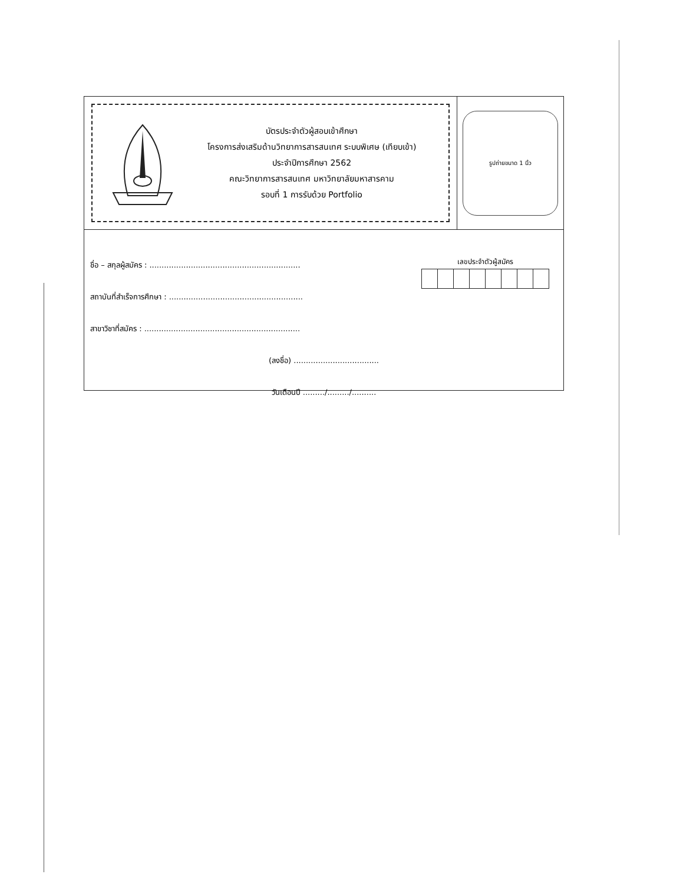บัตรประจำตัวผู้สอบเข้าศึกษา
โครงการส่งเสริมด้านวิทยาการสารสนเทศ ระบบพิเศษ (เทียบเข้า)
ประจำปีการศึกษา 2562
คณะวิทยาการสารสนเทศ มหาวิทยาลัยมหาสารคาม
รอบที่ 1 การรับด้วย Portfolio
รูปถ่ายขนาด 1 นิ้ว
เลขประจำตัวผู้สมัคร
ชื่อ – สกุลผู้สมัคร : ..............................................................
สถาบันที่สำเร็จการศึกษา : .......................................................
สาขาวิชาที่สมัคร : ................................................................
(ลงชื่อ) ...................................
วันเดือนปี ........./........./..........